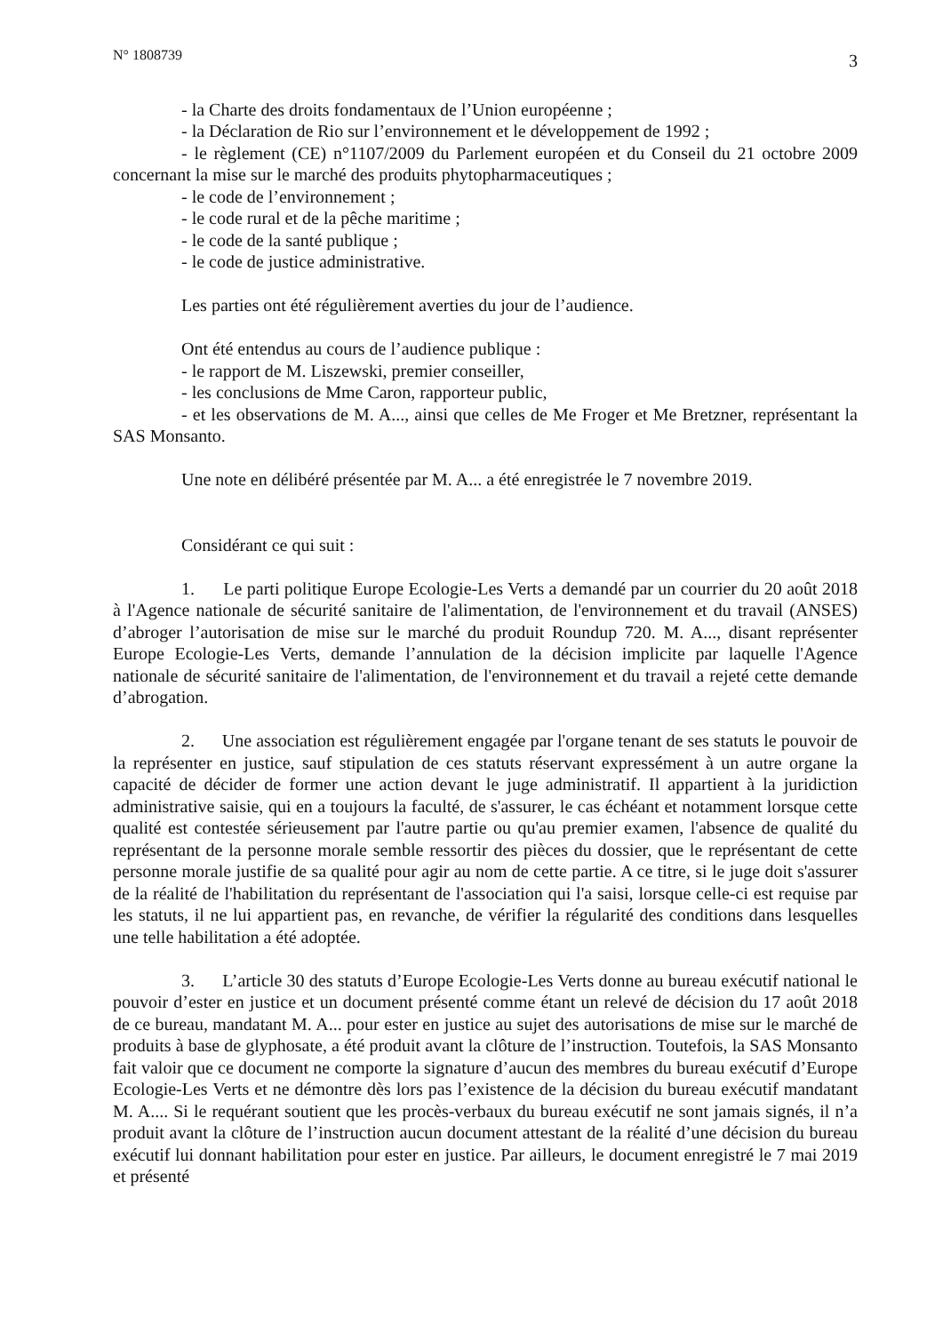N° 1808739 3
- la Charte des droits fondamentaux de l’Union européenne ;
- la Déclaration de Rio sur l’environnement et le développement de 1992 ;
- le règlement (CE) n°1107/2009 du Parlement européen et du Conseil du 21 octobre 2009 concernant la mise sur le marché des produits phytopharmaceutiques ;
- le code de l’environnement ;
- le code rural et de la pêche maritime ;
- le code de la santé publique ;
- le code de justice administrative.
Les parties ont été régulièrement averties du jour de l’audience.
Ont été entendus au cours de l’audience publique :
- le rapport de M. Liszewski, premier conseiller,
- les conclusions de Mme Caron, rapporteur public,
- et les observations de M. A..., ainsi que celles de Me Froger et Me Bretzner, représentant la SAS Monsanto.
Une note en délibéré présentée par M. A... a été enregistrée le 7 novembre 2019.
Considérant ce qui suit :
1. Le parti politique Europe Ecologie-Les Verts a demandé par un courrier du 20 août 2018 à l'Agence nationale de sécurité sanitaire de l'alimentation, de l'environnement et du travail (ANSES) d’abroger l’autorisation de mise sur le marché du produit Roundup 720. M. A..., disant représenter Europe Ecologie-Les Verts, demande l’annulation de la décision implicite par laquelle l'Agence nationale de sécurité sanitaire de l'alimentation, de l'environnement et du travail a rejeté cette demande d’abrogation.
2. Une association est régulièrement engagée par l'organe tenant de ses statuts le pouvoir de la représenter en justice, sauf stipulation de ces statuts réservant expressément à un autre organe la capacité de décider de former une action devant le juge administratif. Il appartient à la juridiction administrative saisie, qui en a toujours la faculté, de s'assurer, le cas échéant et notamment lorsque cette qualité est contestée sérieusement par l'autre partie ou qu'au premier examen, l'absence de qualité du représentant de la personne morale semble ressortir des pièces du dossier, que le représentant de cette personne morale justifie de sa qualité pour agir au nom de cette partie. A ce titre, si le juge doit s'assurer de la réalité de l'habilitation du représentant de l'association qui l'a saisi, lorsque celle-ci est requise par les statuts, il ne lui appartient pas, en revanche, de vérifier la régularité des conditions dans lesquelles une telle habilitation a été adoptée.
3. L’article 30 des statuts d’Europe Ecologie-Les Verts donne au bureau exécutif national le pouvoir d’ester en justice et un document présenté comme étant un relevé de décision du 17 août 2018 de ce bureau, mandatant M. A... pour ester en justice au sujet des autorisations de mise sur le marché de produits à base de glyphosate, a été produit avant la clôture de l’instruction. Toutefois, la SAS Monsanto fait valoir que ce document ne comporte la signature d’aucun des membres du bureau exécutif d’Europe Ecologie-Les Verts et ne démontre dès lors pas l’existence de la décision du bureau exécutif mandatant M. A.... Si le requérant soutient que les procès-verbaux du bureau exécutif ne sont jamais signés, il n’a produit avant la clôture de l’instruction aucun document attestant de la réalité d’une décision du bureau exécutif lui donnant habilitation pour ester en justice. Par ailleurs, le document enregistré le 7 mai 2019 et présenté